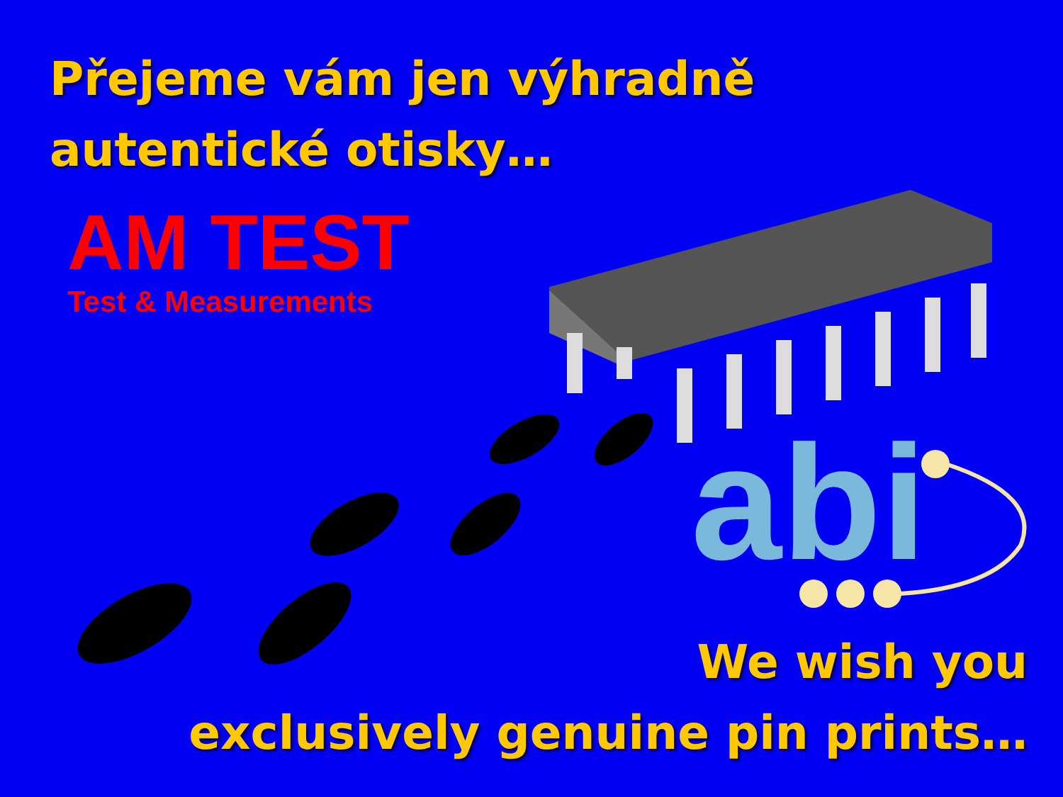Přejeme vám jen výhradně
autentické otisky…
AM TEST
Test & Measurements
abi
We wish you
exclusively genuine pin prints…